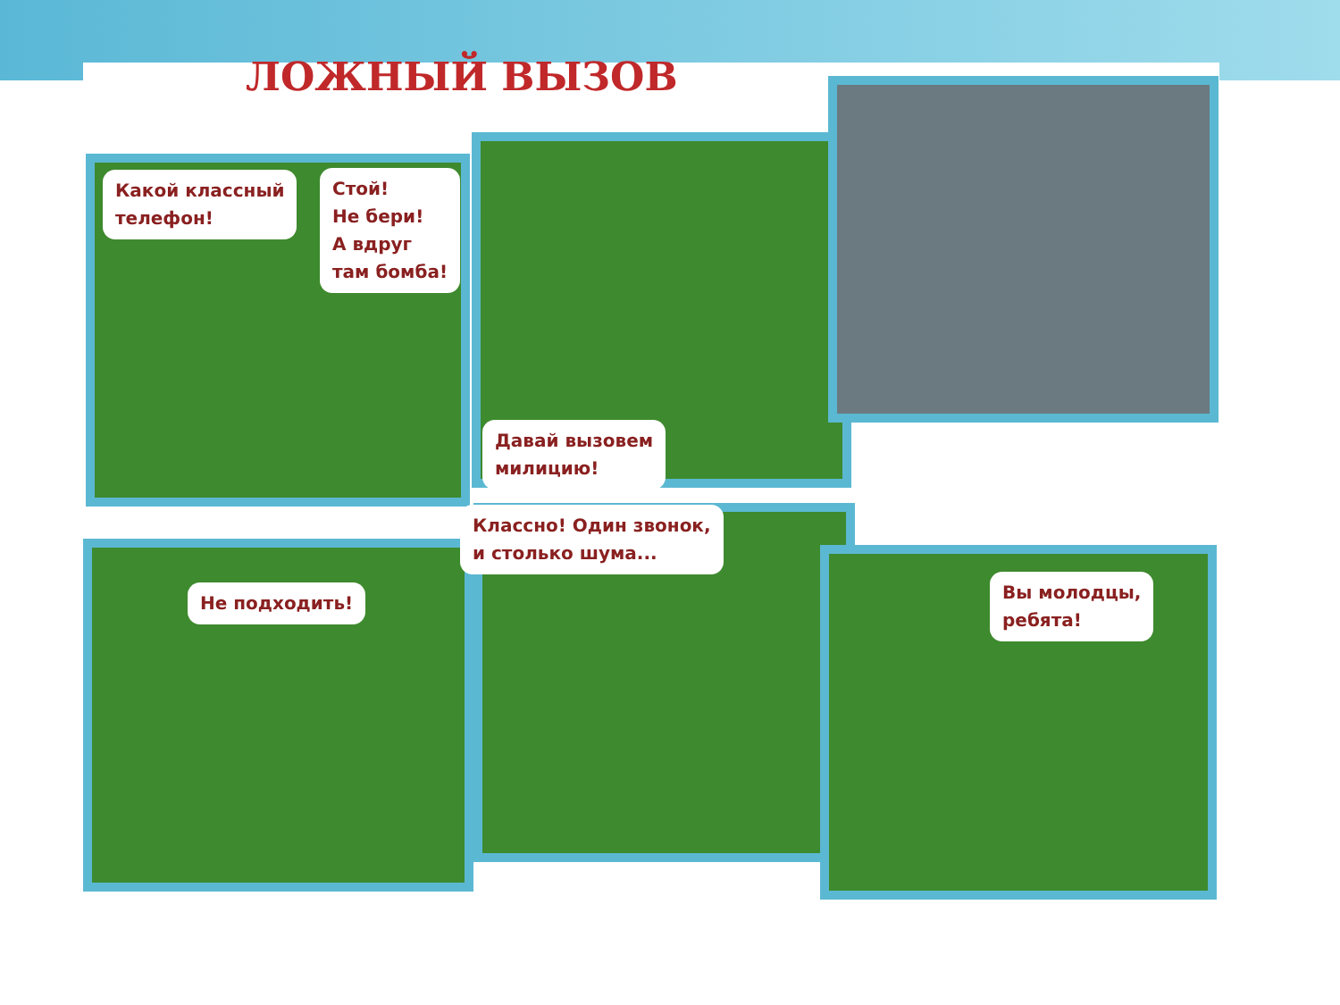ЛОЖНЫЙ ВЫЗОВ
Какой классный
телефон!
Стой!
Не бери!
А вдруг
там бомба!
Давай вызовем
милицию!
Не подходить!
Классно! Один звонок,
и столько шума...
Вы молодцы,
ребята!